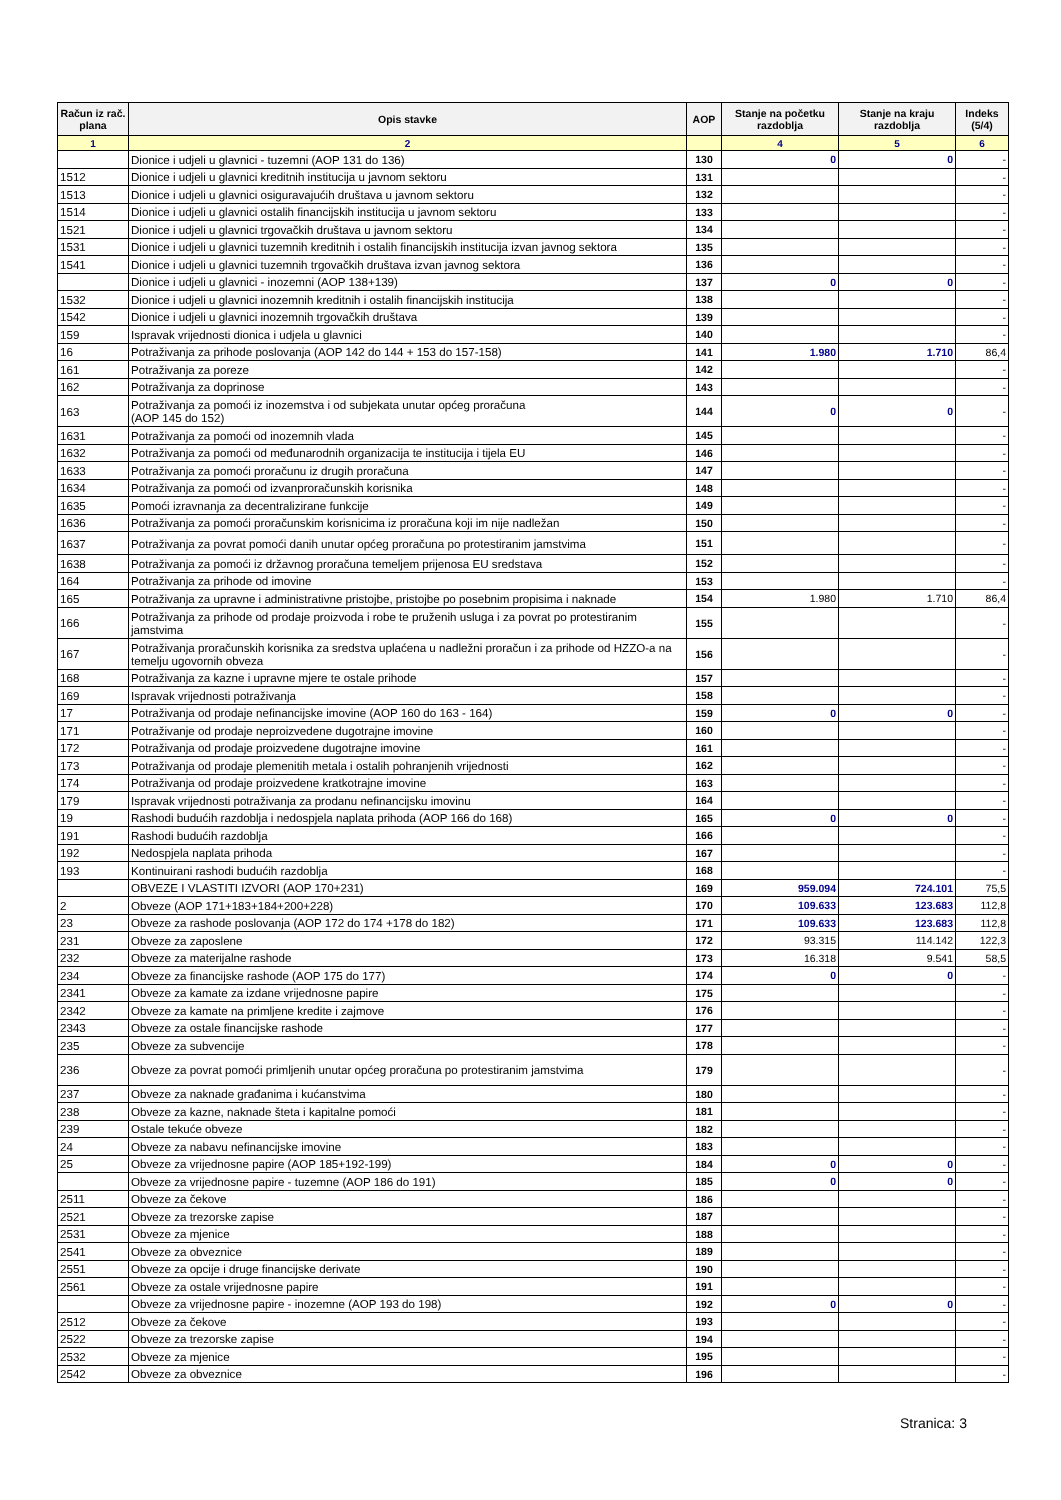| Račun iz rač. plana | Opis stavke | AOP | Stanje na početku razdoblja | Stanje na kraju razdoblja | Indeks (5/4) |
| --- | --- | --- | --- | --- | --- |
| 1 | 2 | | 4 | 5 | 6 |
| | Dionice i udjeli u glavnici - tuzemni (AOP 131 do 136) | 130 | 0 | 0 | - |
| 1512 | Dionice i udjeli u glavnici kreditnih institucija u javnom sektoru | 131 | | | - |
| 1513 | Dionice i udjeli u glavnici osiguravajućih društava u javnom sektoru | 132 | | | - |
| 1514 | Dionice i udjeli u glavnici ostalih financijskih institucija u javnom sektoru | 133 | | | - |
| 1521 | Dionice i udjeli u glavnici trgovačkih društava u javnom sektoru | 134 | | | - |
| 1531 | Dionice i udjeli u glavnici tuzemnih kreditnih i ostalih financijskih institucija izvan javnog sektora | 135 | | | - |
| 1541 | Dionice i udjeli u glavnici tuzemnih trgovačkih društava izvan javnog sektora | 136 | | | - |
| | Dionice i udjeli u glavnici - inozemni (AOP 138+139) | 137 | 0 | 0 | - |
| 1532 | Dionice i udjeli u glavnici inozemnih kreditnih i ostalih financijskih institucija | 138 | | | - |
| 1542 | Dionice i udjeli u glavnici inozemnih trgovačkih društava | 139 | | | - |
| 159 | Ispravak vrijednosti dionica i udjela u glavnici | 140 | | | - |
| 16 | Potraživanja za prihode poslovanja (AOP 142 do 144 + 153 do 157-158) | 141 | 1.980 | 1.710 | 86,4 |
| 161 | Potraživanja za poreze | 142 | | | - |
| 162 | Potraživanja za doprinose | 143 | | | - |
| 163 | Potraživanja za pomoći iz inozemstva i od subjekata unutar općeg proračuna (AOP 145 do 152) | 144 | 0 | 0 | - |
| 1631 | Potraživanja za pomoći od inozemnih vlada | 145 | | | - |
| 1632 | Potraživanja za pomoći od međunarodnih organizacija te institucija i tijela EU | 146 | | | - |
| 1633 | Potraživanja za pomoći proračunu iz drugih proračuna | 147 | | | - |
| 1634 | Potraživanja za pomoći od izvanproračunskih korisnika | 148 | | | - |
| 1635 | Pomoći izravnanja za decentralizirane funkcije | 149 | | | - |
| 1636 | Potraživanja za pomoći proračunskim korisnicima iz proračuna koji im nije nadležan | 150 | | | - |
| 1637 | Potraživanja za povrat pomoći danih unutar općeg proračuna po protestiranim jamstvima | 151 | | | - |
| 1638 | Potraživanja za pomoći iz državnog proračuna temeljem prijenosa EU sredstava | 152 | | | - |
| 164 | Potraživanja za prihode od imovine | 153 | | | - |
| 165 | Potraživanja za upravne i administrativne pristojbe, pristojbe po posebnim propisima i naknade | 154 | 1.980 | 1.710 | 86,4 |
| 166 | Potraživanja za prihode od prodaje proizvoda i robe te pruženih usluga i za povrat po protestiranim jamstvima | 155 | | | - |
| 167 | Potraživanja proračunskih korisnika za sredstva uplaćena u nadležni proračun i za prihode od HZZO-a na temelju ugovornih obveza | 156 | | | - |
| 168 | Potraživanja za kazne i upravne mjere te ostale prihode | 157 | | | - |
| 169 | Ispravak vrijednosti potraživanja | 158 | | | - |
| 17 | Potraživanja od prodaje nefinancijske imovine (AOP 160 do 163 - 164) | 159 | 0 | 0 | - |
| 171 | Potraživanje od prodaje neproizvedene dugotrajne imovine | 160 | | | - |
| 172 | Potraživanja od prodaje proizvedene dugotrajne imovine | 161 | | | - |
| 173 | Potraživanja od prodaje plemenitih metala i ostalih pohranjenih vrijednosti | 162 | | | - |
| 174 | Potraživanja od prodaje proizvedene kratkotrajne imovine | 163 | | | - |
| 179 | Ispravak vrijednosti potraživanja za prodanu nefinancijsku imovinu | 164 | | | - |
| 19 | Rashodi budućih razdoblja i nedospjela naplata prihoda (AOP 166 do 168) | 165 | 0 | 0 | - |
| 191 | Rashodi budućih razdoblja | 166 | | | - |
| 192 | Nedospjela naplata prihoda | 167 | | | - |
| 193 | Kontinuirani rashodi budućih razdoblja | 168 | | | - |
| | OBVEZE I VLASTITI IZVORI (AOP 170+231) | 169 | 959.094 | 724.101 | 75,5 |
| 2 | Obveze (AOP 171+183+184+200+228) | 170 | 109.633 | 123.683 | 112,8 |
| 23 | Obveze za rashode poslovanja (AOP 172 do 174 +178 do 182) | 171 | 109.633 | 123.683 | 112,8 |
| 231 | Obveze za zaposlene | 172 | 93.315 | 114.142 | 122,3 |
| 232 | Obveze za materijalne rashode | 173 | 16.318 | 9.541 | 58,5 |
| 234 | Obveze za financijske rashode (AOP 175 do 177) | 174 | 0 | 0 | - |
| 2341 | Obveze za kamate za izdane vrijednosne papire | 175 | | | - |
| 2342 | Obveze za kamate na primljene kredite i zajmove | 176 | | | - |
| 2343 | Obveze za ostale financijske rashode | 177 | | | - |
| 235 | Obveze za subvencije | 178 | | | - |
| 236 | Obveze za povrat pomoći primljenih unutar općeg proračuna po protestiranim jamstvima | 179 | | | - |
| 237 | Obveze za naknade građanima i kućanstvima | 180 | | | - |
| 238 | Obveze za kazne, naknade šteta i kapitalne pomoći | 181 | | | - |
| 239 | Ostale tekuće obveze | 182 | | | - |
| 24 | Obveze za nabavu nefinancijske imovine | 183 | | | - |
| 25 | Obveze za vrijednosne papire (AOP 185+192-199) | 184 | 0 | 0 | - |
| | Obveze za vrijednosne papire - tuzemne (AOP 186 do 191) | 185 | 0 | 0 | - |
| 2511 | Obveze za čekove | 186 | | | - |
| 2521 | Obveze za trezorske zapise | 187 | | | - |
| 2531 | Obveze za mjenice | 188 | | | - |
| 2541 | Obveze za obveznice | 189 | | | - |
| 2551 | Obveze za opcije i druge financijske derivate | 190 | | | - |
| 2561 | Obveze za ostale vrijednosne papire | 191 | | | - |
| | Obveze za vrijednosne papire - inozemne (AOP 193 do 198) | 192 | 0 | 0 | - |
| 2512 | Obveze za čekove | 193 | | | - |
| 2522 | Obveze za trezorske zapise | 194 | | | - |
| 2532 | Obveze za mjenice | 195 | | | - |
| 2542 | Obveze za obveznice | 196 | | | - |
Stranica: 3